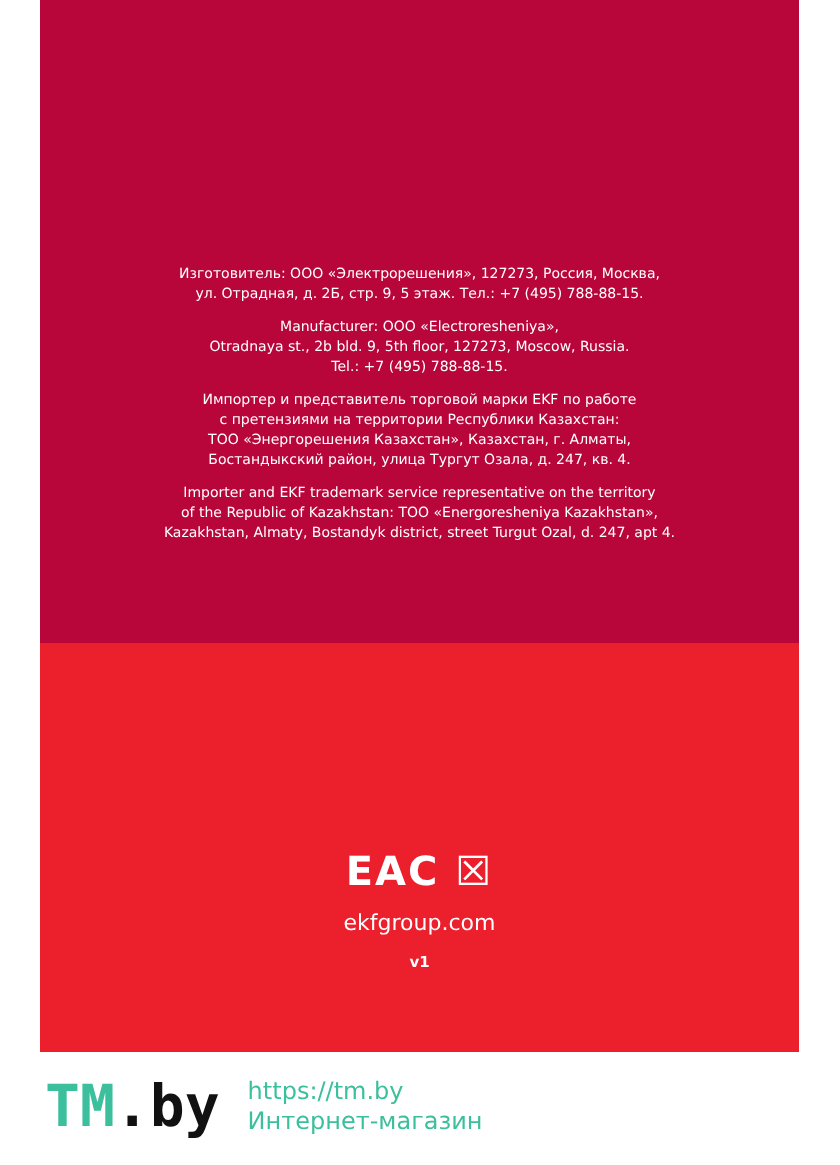Изготовитель: ООО «Электрорешения», 127273, Россия, Москва,
ул. Отрадная, д. 2Б, стр. 9, 5 этаж. Тел.: +7 (495) 788-88-15.
Manufacturer: OOO «Electroresheniya»,
Otradnaya st., 2b bld. 9, 5th floor, 127273, Moscow, Russia.
Tel.: +7 (495) 788-88-15.
Импортер и представитель торговой марки EKF по работе
с претензиями на территории Республики Казахстан:
ТОО «Энергорешения Казахстан», Казахстан, г. Алматы,
Бостандыкский район, улица Тургут Озала, д. 247, кв. 4.
Importer and EKF trademark service representative on the territory
of the Republic of Kazakhstan: TOO «Energoresheniya Kazakhstan»,
Kazakhstan, Almaty, Bostandyk district, street Turgut Ozal, d. 247, apt 4.
EAC ☒
ekfgroup.com
v1
TM.by
https://tm.by
Интернет-магазин